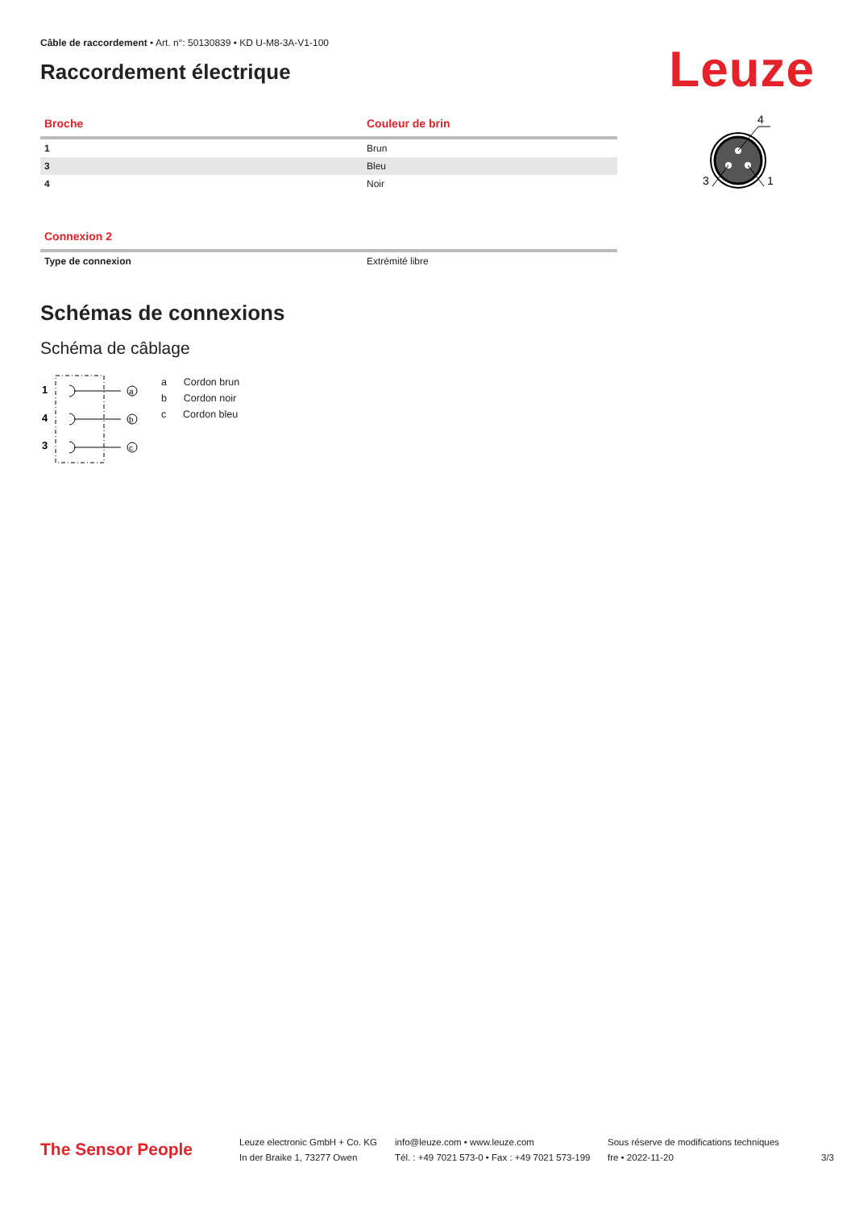Câble de raccordement • Art. n°: 50130839 • KD U-M8-3A-V1-100
Raccordement électrique
Leuze
| Broche | Couleur de brin |
| --- | --- |
| 1 | Brun |
| 3 | Bleu |
| 4 | Noir |
4
3
1
| Connexion 2 | |
| --- | --- |
| Type de connexion | Extrémité libre |
Schémas de connexions
Schéma de câblage
1
4
3
a
b
c
a Cordon brun
b Cordon noir
c Cordon bleu
The Sensor People
Leuze electronic GmbH + Co. KG
In der Braike 1, 73277 Owen
info@leuze.com • www.leuze.com
Tél. : +49 7021 573-0 • Fax : +49 7021 573-199
Sous réserve de modifications techniques
fre • 2022-11-20
3/3